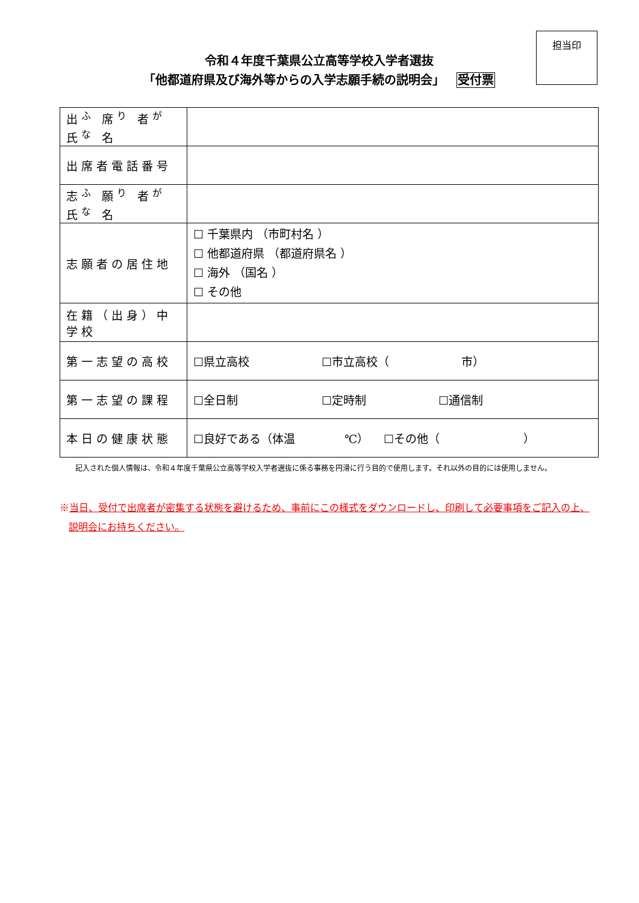令和４年度千葉県公立高等学校入学者選抜
「他都道府県及び海外等からの入学志願手続の説明会」 受付票
担当印
| 出<sup>ふ</sup> 席<sup>り</sup> 者<sup>が</sup> 氏<sup>な</sup> 名 | |
| 出席者電話番号 | |
| 志<sup>ふ</sup> 願<sup>り</sup> 者<sup>が</sup> 氏<sup>な</sup> 名 | |
| 志願者の居住地 | ☐ 千葉県内 （市町村名 ） ☐ 他都道府県 （都道府県名 ） ☐ 海外 （国名 ） ☐ その他 |
| 在籍（出身）中学校 | |
| 第一志望の高校 | ☐県立高校 ☐市立高校（ 市） |
| 第一志望の課程 | ☐全日制 ☐定時制 ☐通信制 |
| 本日の健康状態 | ☐良好である（体温 ℃） ☐その他（ ） |
記入された個人情報は、令和４年度千葉県公立高等学校入学者選抜に係る事務を円滑に行う目的で使用します。それ以外の目的には使用しません。
※当日、受付で出席者が密集する状態を避けるため、事前にこの様式をダウンロードし、印刷して必要事項をご記入の上、
説明会にお持ちください。